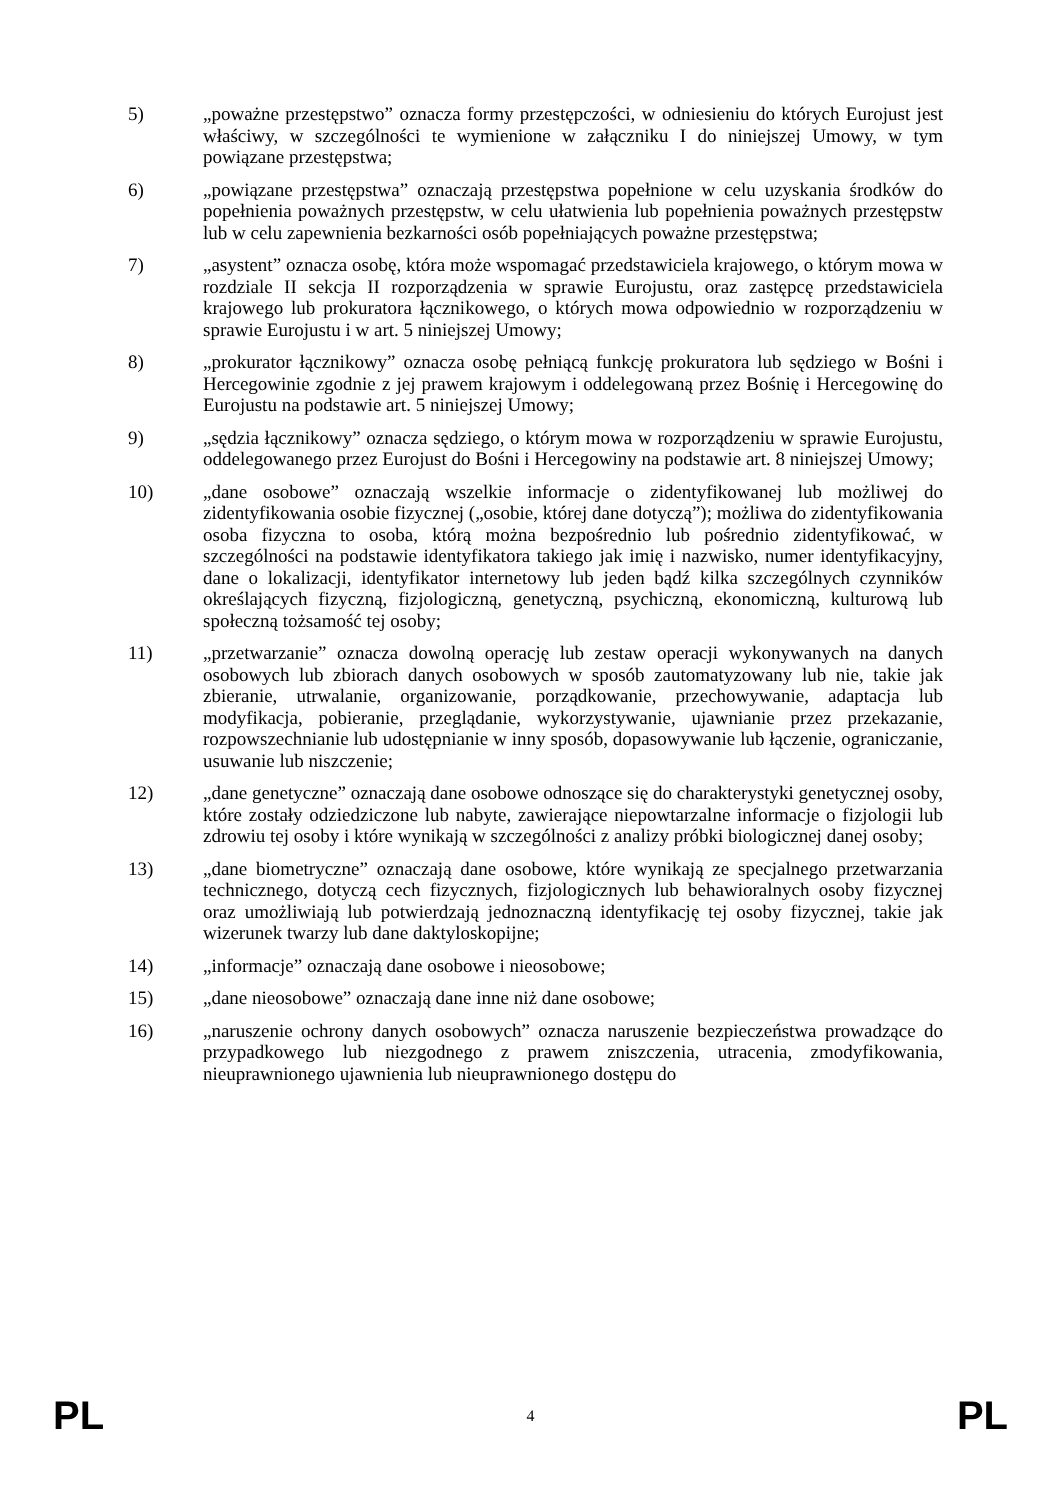5) „poważne przestępstwo” oznacza formy przestępczości, w odniesieniu do których Eurojust jest właściwy, w szczególności te wymienione w załączniku I do niniejszej Umowy, w tym powiązane przestępstwa;
6) „powiązane przestępstwa” oznaczają przestępstwa popełnione w celu uzyskania środków do popełnienia poważnych przestępstw, w celu ułatwienia lub popełnienia poważnych przestępstw lub w celu zapewnienia bezkarności osób popełniających poważne przestępstwa;
7) „asystent” oznacza osobę, która może wspomagać przedstawiciela krajowego, o którym mowa w rozdziale II sekcja II rozporządzenia w sprawie Eurojustu, oraz zastępcę przedstawiciela krajowego lub prokuratora łącznikowego, o których mowa odpowiednio w rozporządzeniu w sprawie Eurojustu i w art. 5 niniejszej Umowy;
8) „prokurator łącznikowy” oznacza osobę pełniącą funkcję prokuratora lub sędziego w Bośni i Hercegowinie zgodnie z jej prawem krajowym i oddelegowaną przez Bośnię i Hercegowinę do Eurojustu na podstawie art. 5 niniejszej Umowy;
9) „sędzia łącznikowy” oznacza sędziego, o którym mowa w rozporządzeniu w sprawie Eurojustu, oddelegowanego przez Eurojust do Bośni i Hercegowiny na podstawie art. 8 niniejszej Umowy;
10) „dane osobowe” oznaczają wszelkie informacje o zidentyfikowanej lub możliwej do zidentyfikowania osobie fizycznej („osobie, której dane dotyczą”); możliwa do zidentyfikowania osoba fizyczna to osoba, którą można bezpośrednio lub pośrednio zidentyfikować, w szczególności na podstawie identyfikatora takiego jak imię i nazwisko, numer identyfikacyjny, dane o lokalizacji, identyfikator internetowy lub jeden bądź kilka szczególnych czynników określających fizyczną, fizjologiczną, genetyczną, psychiczną, ekonomiczną, kulturową lub społeczną tożsamość tej osoby;
11) „przetwarzanie” oznacza dowolną operację lub zestaw operacji wykonywanych na danych osobowych lub zbiorach danych osobowych w sposób zautomatyzowany lub nie, takie jak zbieranie, utrwalanie, organizowanie, porządkowanie, przechowywanie, adaptacja lub modyfikacja, pobieranie, przeglądanie, wykorzystywanie, ujawnianie przez przekazanie, rozpowszechnianie lub udostępnianie w inny sposób, dopasowywanie lub łączenie, ograniczanie, usuwanie lub niszczenie;
12) „dane genetyczne” oznaczają dane osobowe odnoszące się do charakterystyki genetycznej osoby, które zostały odziedziczone lub nabyte, zawierające niepowtarzalne informacje o fizjologii lub zdrowiu tej osoby i które wynikają w szczególności z analizy próbki biologicznej danej osoby;
13) „dane biometryczne” oznaczają dane osobowe, które wynikają ze specjalnego przetwarzania technicznego, dotyczą cech fizycznych, fizjologicznych lub behawioralnych osoby fizycznej oraz umożliwiają lub potwierdzają jednoznaczną identyfikację tej osoby fizycznej, takie jak wizerunek twarzy lub dane daktyloskopijne;
14) „informacje” oznaczają dane osobowe i nieosobowe;
15) „dane nieosobowe” oznaczają dane inne niż dane osobowe;
16) „naruszenie ochrony danych osobowych” oznacza naruszenie bezpieczeństwa prowadzące do przypadkowego lub niezgodnego z prawem zniszczenia, utracenia, zmodyfikowania, nieuprawnionego ujawnienia lub nieuprawnionego dostępu do
PL 4 PL